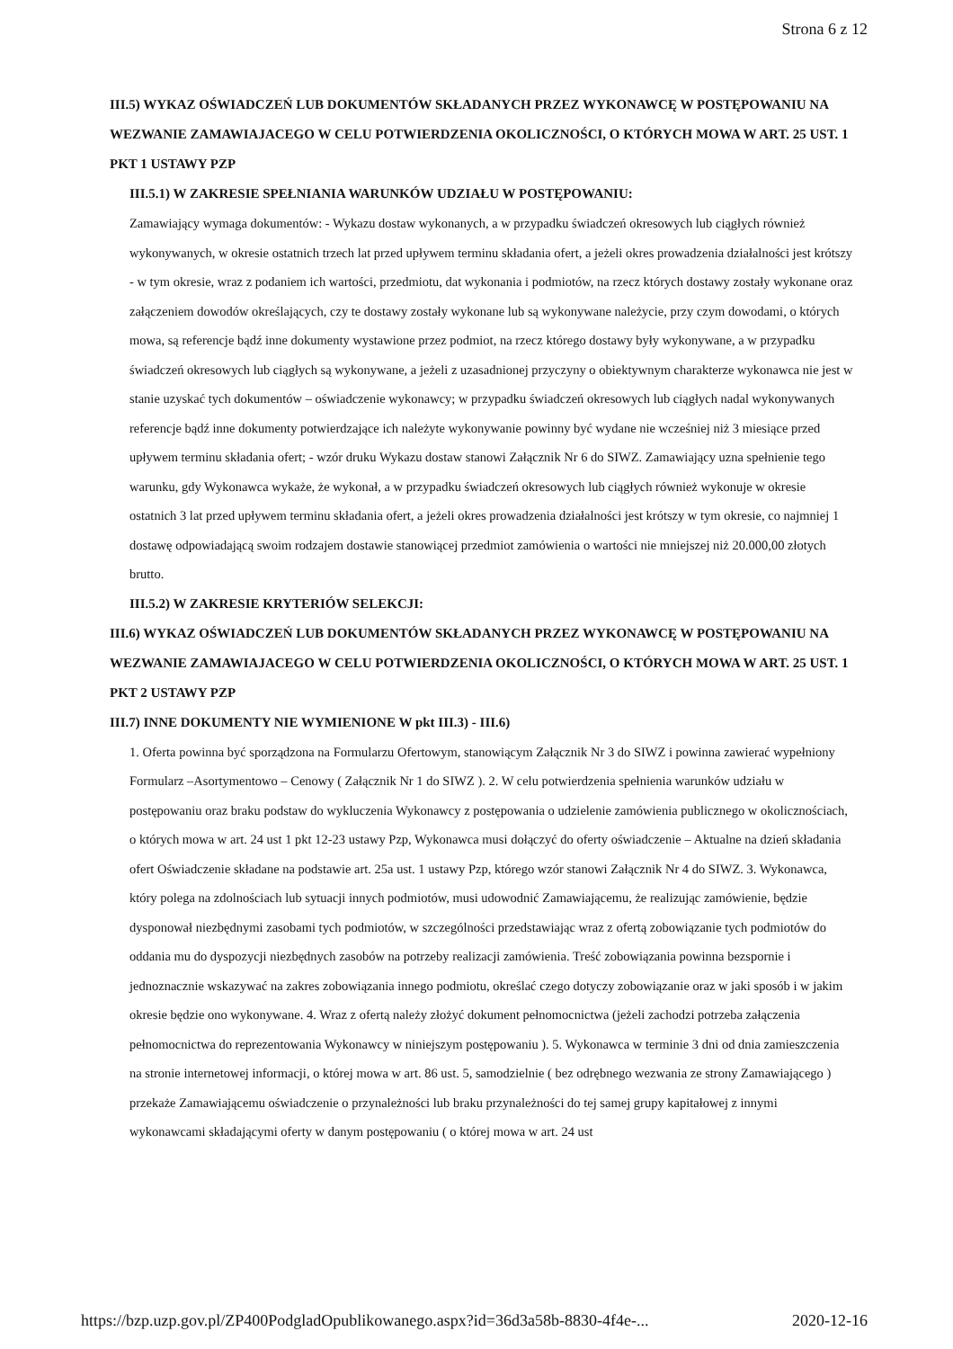Strona 6 z 12
III.5) WYKAZ OŚWIADCZEŃ LUB DOKUMENTÓW SKŁADANYCH PRZEZ WYKONAWCĘ W POSTĘPOWANIU NA WEZWANIE ZAMAWIAJACEGO W CELU POTWIERDZENIA OKOLICZNOŚCI, O KTÓRYCH MOWA W ART. 25 UST. 1 PKT 1 USTAWY PZP
III.5.1) W ZAKRESIE SPEŁNIANIA WARUNKÓW UDZIAŁU W POSTĘPOWANIU:
Zamawiający wymaga dokumentów: - Wykazu dostaw wykonanych, a w przypadku świadczeń okresowych lub ciągłych również wykonywanych, w okresie ostatnich trzech lat przed upływem terminu składania ofert, a jeżeli okres prowadzenia działalności jest krótszy - w tym okresie, wraz z podaniem ich wartości, przedmiotu, dat wykonania i podmiotów, na rzecz których dostawy zostały wykonane oraz załączeniem dowodów określających, czy te dostawy zostały wykonane lub są wykonywane należycie, przy czym dowodami, o których mowa, są referencje bądź inne dokumenty wystawione przez podmiot, na rzecz którego dostawy były wykonywane, a w przypadku świadczeń okresowych lub ciągłych są wykonywane, a jeżeli z uzasadnionej przyczyny o obiektywnym charakterze wykonawca nie jest w stanie uzyskać tych dokumentów – oświadczenie wykonawcy; w przypadku świadczeń okresowych lub ciągłych nadal wykonywanych referencje bądź inne dokumenty potwierdzające ich należyte wykonywanie powinny być wydane nie wcześniej niż 3 miesiące przed upływem terminu składania ofert; - wzór druku Wykazu dostaw stanowi Załącznik Nr 6 do SIWZ. Zamawiający uzna spełnienie tego warunku, gdy Wykonawca wykaże, że wykonał, a w przypadku świadczeń okresowych lub ciągłych również wykonuje w okresie ostatnich 3 lat przed upływem terminu składania ofert, a jeżeli okres prowadzenia działalności jest krótszy w tym okresie, co najmniej 1 dostawę odpowiadającą swoim rodzajem dostawie stanowiącej przedmiot zamówienia o wartości nie mniejszej niż 20.000,00 złotych brutto.
III.5.2) W ZAKRESIE KRYTERIÓW SELEKCJI:
III.6) WYKAZ OŚWIADCZEŃ LUB DOKUMENTÓW SKŁADANYCH PRZEZ WYKONAWCĘ W POSTĘPOWANIU NA WEZWANIE ZAMAWIAJACEGO W CELU POTWIERDZENIA OKOLICZNOŚCI, O KTÓRYCH MOWA W ART. 25 UST. 1 PKT 2 USTAWY PZP
III.7) INNE DOKUMENTY NIE WYMIENIONE W pkt III.3) - III.6)
1. Oferta powinna być sporządzona na Formularzu Ofertowym, stanowiącym Załącznik Nr 3 do SIWZ i powinna zawierać wypełniony Formularz –Asortymentowo – Cenowy ( Załącznik Nr 1 do SIWZ ). 2. W celu potwierdzenia spełnienia warunków udziału w postępowaniu oraz braku podstaw do wykluczenia Wykonawcy z postępowania o udzielenie zamówienia publicznego w okolicznościach, o których mowa w art. 24 ust 1 pkt 12-23 ustawy Pzp, Wykonawca musi dołączyć do oferty oświadczenie – Aktualne na dzień składania ofert Oświadczenie składane na podstawie art. 25a ust. 1 ustawy Pzp, którego wzór stanowi Załącznik Nr 4 do SIWZ. 3. Wykonawca, który polega na zdolnościach lub sytuacji innych podmiotów, musi udowodnić Zamawiającemu, że realizując zamówienie, będzie dysponował niezbędnymi zasobami tych podmiotów, w szczególności przedstawiając wraz z ofertą zobowiązanie tych podmiotów do oddania mu do dyspozycji niezbędnych zasobów na potrzeby realizacji zamówienia. Treść zobowiązania powinna bezspornie i jednoznacznie wskazywać na zakres zobowiązania innego podmiotu, określać czego dotyczy zobowiązanie oraz w jaki sposób i w jakim okresie będzie ono wykonywane. 4. Wraz z ofertą należy złożyć dokument pełnomocnictwa (jeżeli zachodzi potrzeba załączenia pełnomocnictwa do reprezentowania Wykonawcy w niniejszym postępowaniu ). 5. Wykonawca w terminie 3 dni od dnia zamieszczenia na stronie internetowej informacji, o której mowa w art. 86 ust. 5, samodzielnie ( bez odrębnego wezwania ze strony Zamawiającego ) przekaże Zamawiającemu oświadczenie o przynależności lub braku przynależności do tej samej grupy kapitałowej z innymi wykonawcami składającymi oferty w danym postępowaniu ( o której mowa w art. 24 ust
https://bzp.uzp.gov.pl/ZP400PodgladOpublikowanego.aspx?id=36d3a58b-8830-4f4e-... 2020-12-16